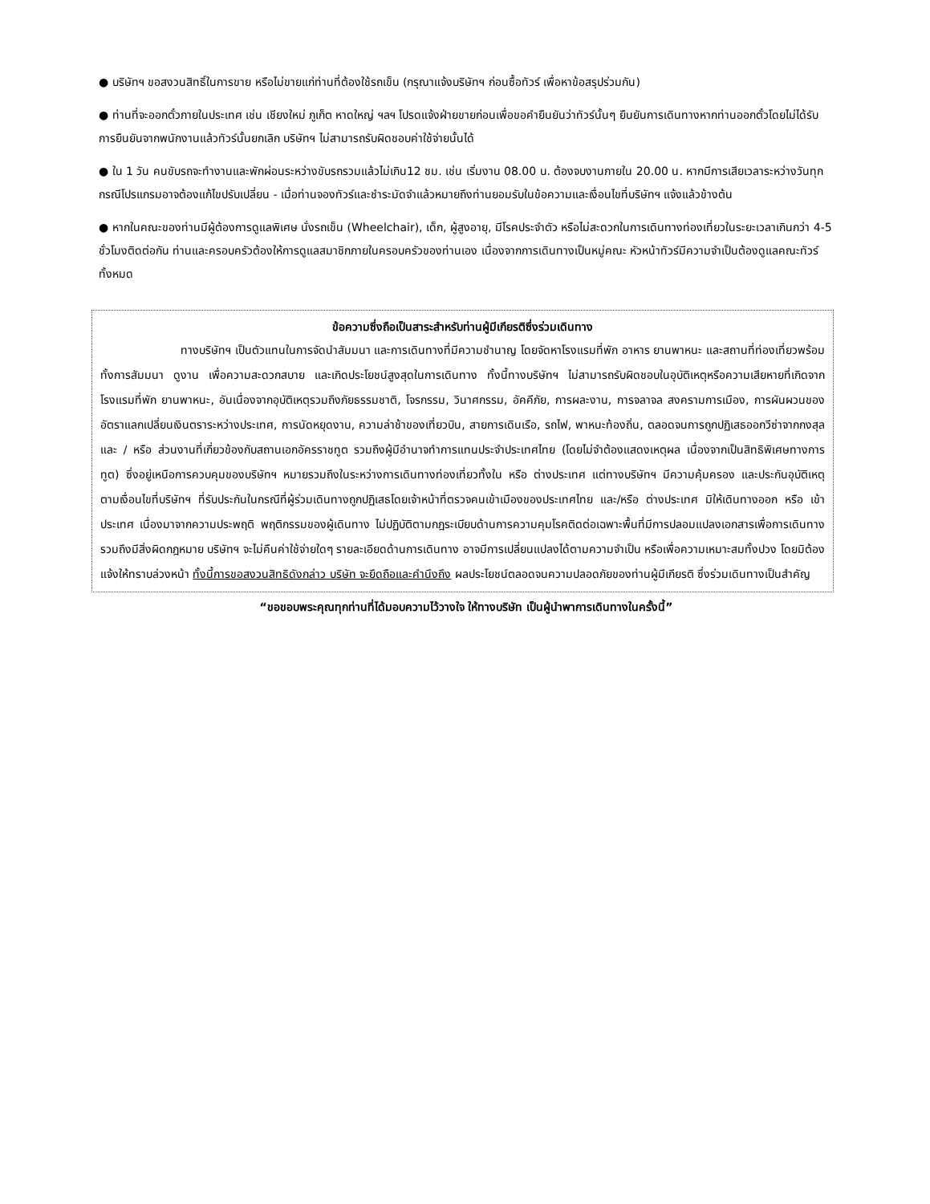● บริษัทฯ ขอสงวนสิทธิ์ในการขาย หรือไม่ขายแก่ท่านที่ต้องใช้รถเข็น (กรุณาแจ้งบริษัทฯ ก่อนซื้อทัวร์ เพื่อหาข้อสรุปร่วมกัน)
● ท่านที่จะออกตั๋วภายในประเทศ เช่น เชียงใหม่ ภูเก็ต หาดใหญ่ ฯลฯ โปรดแจ้งฝ่ายขายก่อนเพื่อขอคำยืนยันว่าทัวร์นั้นๆ ยืนยันการเดินทางหากท่านออกตั๋วโดยไม่ได้รับการยืนยันจากพนักงานแล้วทัวร์นั้นยกเลิก บริษัทฯ ไม่สามารถรับผิดชอบค่าใช้จ่ายนั้นได้
● ใน 1 วัน คนขับรถจะทำงานและพักผ่อนระหว่างขับรถรวมแล้วไม่เกิน12 ชม. เช่น เริ่มงาน 08.00 น. ต้องจบงานภายใน 20.00 น. หากมีการเสียเวลาระหว่างวันทุกกรณีโปรแกรมอาจต้องแก้ไขปรับเปลี่ยน - เมื่อท่านจองทัวร์และชำระมัดจำแล้วหมายถึงท่านยอมรับในข้อความและเงื่อนไขที่บริษัทฯ แจ้งแล้วข้างต้น
● หากในคณะของท่านมีผู้ต้องการดูแลพิเศษ นั่งรถเข็น (Wheelchair), เด็ก, ผู้สูงอายุ, มีโรคประจำตัว หรือไม่สะดวกในการเดินทางท่องเที่ยวในระยะเวลาเกินกว่า 4-5 ชั่วโมงติดต่อกัน ท่านและครอบครัวต้องให้การดูแลสมาชิกภายในครอบครัวของท่านเอง เนื่องจากการเดินทางเป็นหมู่คณะ หัวหน้าทัวร์มีความจำเป็นต้องดูแลคณะทัวร์ทั้งหมด
ข้อความซึ่งถือเป็นสาระสำหรับท่านผู้มีเกียรติซึ่งร่วมเดินทาง
ทางบริษัทฯ เป็นตัวแทนในการจัดนำสัมมนา และการเดินทางที่มีความชำนาญ โดยจัดหาโรงแรมที่พัก อาหาร ยานพาหนะ และสถานที่ท่องเที่ยวพร้อมทั้งการสัมมนา ดูงาน เพื่อความสะดวกสบาย และเกิดประโยชน์สูงสุดในการเดินทาง ทั้งนี้ทางบริษัทฯ ไม่สามารถรับผิดชอบในอุบัติเหตุหรือความเสียหายที่เกิดจากโรงแรมที่พัก ยานพาหนะ, อันเนื่องจากอุบัติเหตุรวมถึงภัยธรรมชาติ, โจรกรรม, วินาศกรรม, อัคคีภัย, การผละงาน, การจลาจล สงครามการเมือง, การผันผวนของอัตราแลกเปลี่ยนเงินตราระหว่างประเทศ, การนัดหยุดงาน, ความล่าช้าของเที่ยวบิน, สายการเดินเรือ, รถไฟ, พาหนะท้องถิ่น, ตลอดจนการถูกปฏิเสธออกวีซ่าจากกงสุล และ / หรือ ส่วนงานที่เกี่ยวข้องกับสถานเอกอัครราชทูต รวมถึงผู้มีอำนาจทำการแทนประจำประเทศไทย (โดยไม่จำต้องแสดงเหตุผล เนื่องจากเป็นสิทธิพิเศษทางการทูต) ซึ่งอยู่เหนือการควบคุมของบริษัทฯ หมายรวมถึงในระหว่างการเดินทางท่องเที่ยวทั้งใน หรือ ต่างประเทศ แต่ทางบริษัทฯ มีความคุ้มครอง และประกันอุบัติเหตุ ตามเงื่อนไขที่บริษัทฯ ที่รับประกันในกรณีที่ผู้ร่วมเดินทางถูกปฏิเสธโดยเจ้าหน้าที่ตรวจคนเข้าเมืองของประเทศไทย และ/หรือ ต่างประเทศ มิให้เดินทางออก หรือ เข้าประเทศ เนื่องมาจากความประพฤติ พฤติกรรมของผู้เดินทาง ไม่ปฏิบัติตามกฎระเบียบด้านการความคุมโรคติดต่อเฉพาะพื้นที่มีการปลอมแปลงเอกสารเพื่อการเดินทาง รวมถึงมีสิ่งผิดกฎหมาย บริษัทฯ จะไม่คืนค่าใช้จ่ายใดๆ รายละเอียดด้านการเดินทาง อาจมีการเปลี่ยนแปลงได้ตามความจำเป็น หรือเพื่อความเหมาะสมทั้งปวง โดยมิต้องแจ้งให้ทราบล่วงหน้า ทั้งนี้การขอสงวนสิทธิดังกล่าว บริษัท จะยึดถือและคำนึงถึง ผลประโยชน์ตลอดจนความปลอดภัยของท่านผู้มีเกียรติ ซึ่งร่วมเดินทางเป็นสำคัญ
“ขอขอบพระคุณทุกท่านที่ได้มอบความไว้วางใจ ให้ทางบริษัท เป็นผู้นำพาการเดินทางในครั้งนี้”